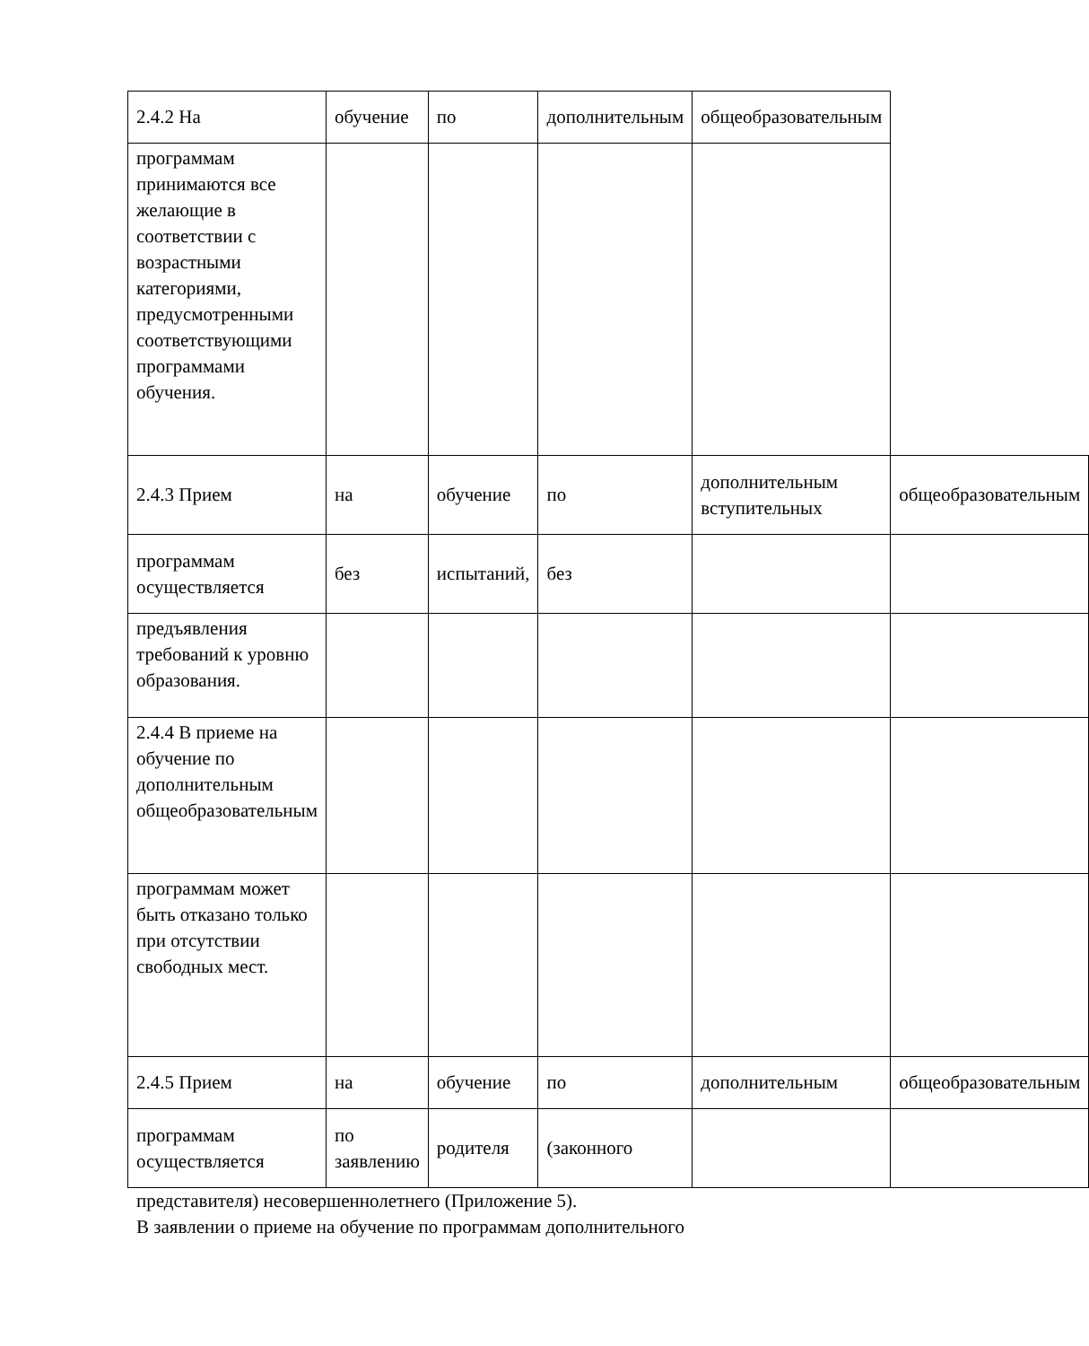| 2.4.2 На | обучение | по | дополнительным | общеобразовательным | |
| программам принимаются все желающие в соответствии с возрастными категориями, предусмотренными соответствующими программами обучения. | | | | | |
| 2.4.3 Прием | на | обучение | по | дополнительным вступительных | общеобразовательным |
| программам осуществляется | без | испытаний, | без | | |
| предъявления требований к уровню образования. | | | | | |
| 2.4.4 В приеме на обучение по дополнительным общеобразовательным | | | | | |
| программам может быть отказано только при отсутствии свободных мест. | | | | | |
| 2.4.5 Прием | на | обучение | по | дополнительным | общеобразовательным |
| программам осуществляется | по заявлению | родителя | (законного | | |
представителя) несовершеннолетнего (Приложение 5).
В заявлении о приеме на обучение по программам дополнительного